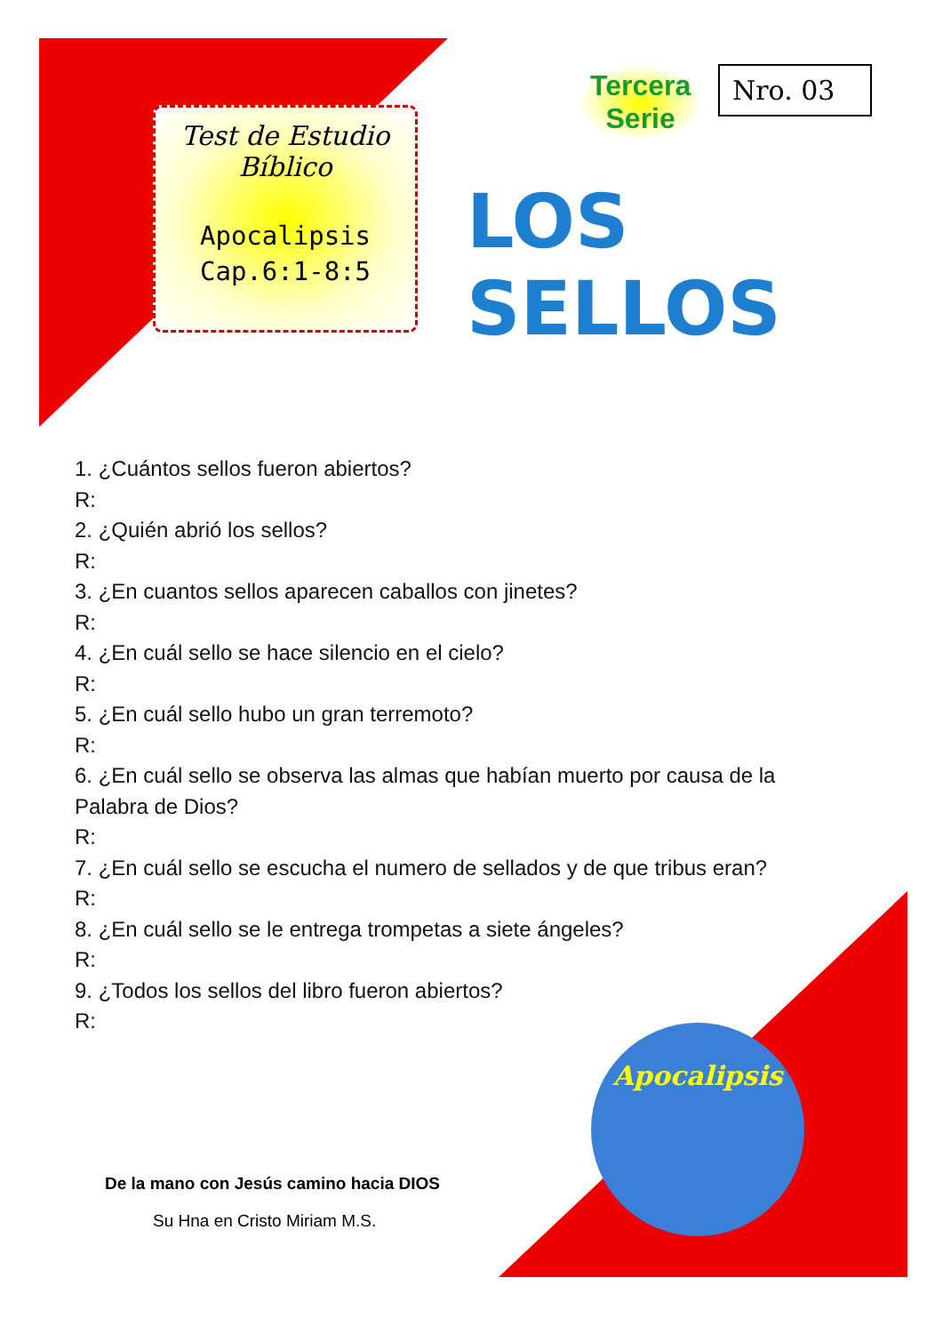Test de Estudio
Bíblico
Apocalipsis
Cap.6:1-8:5
Tercera
Serie
Nro. 03
LOS SELLOS
1. ¿Cuántos sellos fueron abiertos?
R:
2. ¿Quién abrió los sellos?
R:
3. ¿En cuantos sellos aparecen caballos con jinetes?
R:
4. ¿En cuál sello se hace silencio en el cielo?
R:
5. ¿En cuál sello hubo un gran terremoto?
R:
6. ¿En cuál sello se observa las almas que habían muerto por causa de la
Palabra de Dios?
R:
7. ¿En cuál sello se escucha el numero de sellados y de que tribus eran?
R:
8. ¿En cuál sello se le entrega trompetas a siete ángeles?
R:
9. ¿Todos los sellos del libro fueron abiertos?
R:
De la mano con Jesús camino hacia DIOS
Su Hna en Cristo Miriam M.S.
Apocalipsis